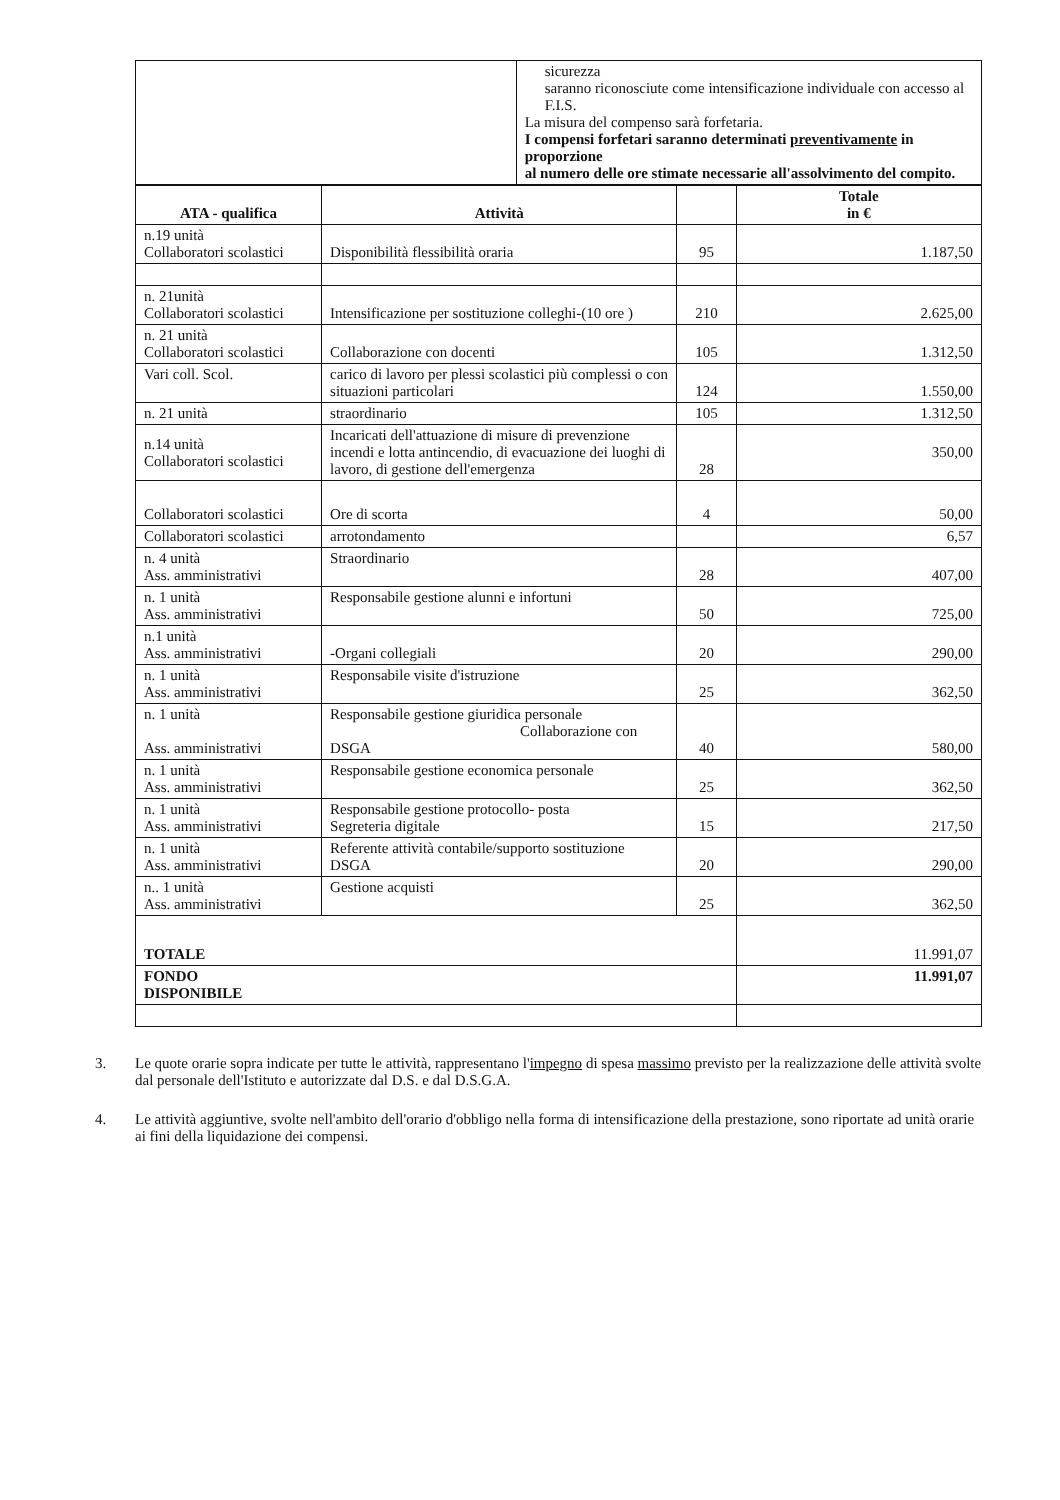| | sicurezza saranno riconosciute come intensificazione individuale con accesso al F.I.S. La misura del compenso sarà forfetaria. I compensi forfetari saranno determinati preventivamente in proporzione al numero delle ore stimate necessarie all'assolvimento del compito. |
| ATA - qualifica | Attività | | Totale in € |
| --- | --- | --- | --- |
| n.19 unità Collaboratori scolastici | Disponibilità flessibilità oraria | 95 | 1.187,50 |
| n. 21unità Collaboratori scolastici | Intensificazione per sostituzione colleghi-(10 ore ) | 210 | 2.625,00 |
| n. 21 unità Collaboratori scolastici | Collaborazione con docenti | 105 | 1.312,50 |
| Vari coll. Scol. | carico di lavoro per plessi scolastici più complessi o con situazioni particolari | 124 | 1.550,00 |
| n. 21 unità | straordinario | 105 | 1.312,50 |
| n.14 unità Collaboratori scolastici | Incaricati dell'attuazione di misure di prevenzione incendi e lotta antincendio, di evacuazione dei luoghi di lavoro, di gestione dell'emergenza | 28 | 350,00 |
| Collaboratori scolastici | Ore di scorta | 4 | 50,00 |
| Collaboratori scolastici | arrotondamento | | 6,57 |
| n. 4 unità Ass. amministrativi | Straordinario | 28 | 407,00 |
| n. 1 unità Ass. amministrativi | Responsabile gestione alunni e infortuni | 50 | 725,00 |
| n.1 unità Ass. amministrativi | -Organi collegiali | 20 | 290,00 |
| n. 1 unità Ass. amministrativi | Responsabile visite d'istruzione | 25 | 362,50 |
| n. 1 unità Ass. amministrativi | Responsabile gestione giuridica personale Collaborazione con DSGA | 40 | 580,00 |
| n. 1 unità Ass. amministrativi | Responsabile gestione economica personale | 25 | 362,50 |
| n. 1 unità Ass. amministrativi | Responsabile gestione protocollo- posta Segreteria digitale | 15 | 217,50 |
| n. 1 unità Ass. amministrativi | Referente attività contabile/supporto sostituzione DSGA | 20 | 290,00 |
| n.. 1 unità Ass. amministrativi | Gestione acquisti | 25 | 362,50 |
| TOTALE | | | 11.991,07 |
| FONDO DISPONIBILE | | | 11.991,07 |
3. Le quote orarie sopra indicate per tutte le attività, rappresentano l'impegno di spesa massimo previsto per la realizzazione delle attività svolte dal personale dell'Istituto e autorizzate dal D.S. e dal D.S.G.A.
4. Le attività aggiuntive, svolte nell'ambito dell'orario d'obbligo nella forma di intensificazione della prestazione, sono riportate ad unità orarie ai fini della liquidazione dei compensi.